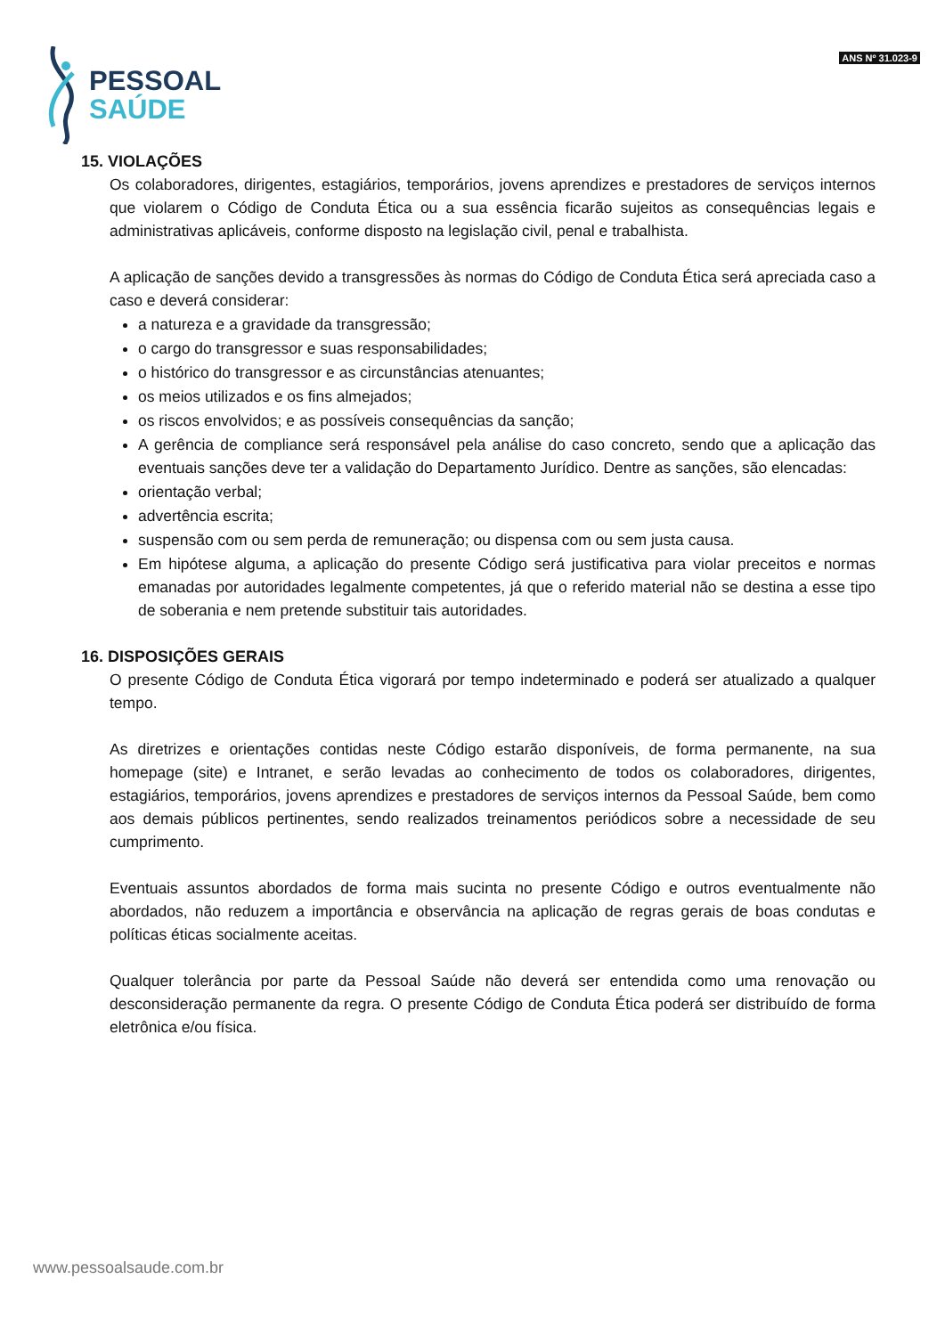PESSOAL
SAÚDE
ANS Nº 31.023-9
15. VIOLAÇÕES
Os colaboradores, dirigentes, estagiários, temporários, jovens aprendizes e prestadores de serviços internos que violarem o Código de Conduta Ética ou a sua essência ficarão sujeitos as consequências legais e administrativas aplicáveis, conforme disposto na legislação civil, penal e trabalhista.
A aplicação de sanções devido a transgressões às normas do Código de Conduta Ética será apreciada caso a caso e deverá considerar:
a natureza e a gravidade da transgressão;
o cargo do transgressor e suas responsabilidades;
o histórico do transgressor e as circunstâncias atenuantes;
os meios utilizados e os fins almejados;
os riscos envolvidos; e as possíveis consequências da sanção;
A gerência de compliance será responsável pela análise do caso concreto, sendo que a aplicação das eventuais sanções deve ter a validação do Departamento Jurídico. Dentre as sanções, são elencadas:
orientação verbal;
advertência escrita;
suspensão com ou sem perda de remuneração; ou dispensa com ou sem justa causa.
Em hipótese alguma, a aplicação do presente Código será justificativa para violar preceitos e normas emanadas por autoridades legalmente competentes, já que o referido material não se destina a esse tipo de soberania e nem pretende substituir tais autoridades.
16. DISPOSIÇÕES GERAIS
O presente Código de Conduta Ética vigorará por tempo indeterminado e poderá ser atualizado a qualquer tempo.
As diretrizes e orientações contidas neste Código estarão disponíveis, de forma permanente, na sua homepage (site) e Intranet, e serão levadas ao conhecimento de todos os colaboradores, dirigentes, estagiários, temporários, jovens aprendizes e prestadores de serviços internos da Pessoal Saúde, bem como aos demais públicos pertinentes, sendo realizados treinamentos periódicos sobre a necessidade de seu cumprimento.
Eventuais assuntos abordados de forma mais sucinta no presente Código e outros eventualmente não abordados, não reduzem a importância e observância na aplicação de regras gerais de boas condutas e políticas éticas socialmente aceitas.
Qualquer tolerância por parte da Pessoal Saúde não deverá ser entendida como uma renovação ou desconsideração permanente da regra. O presente Código de Conduta Ética poderá ser distribuído de forma eletrônica e/ou física.
www.pessoalsaude.com.br